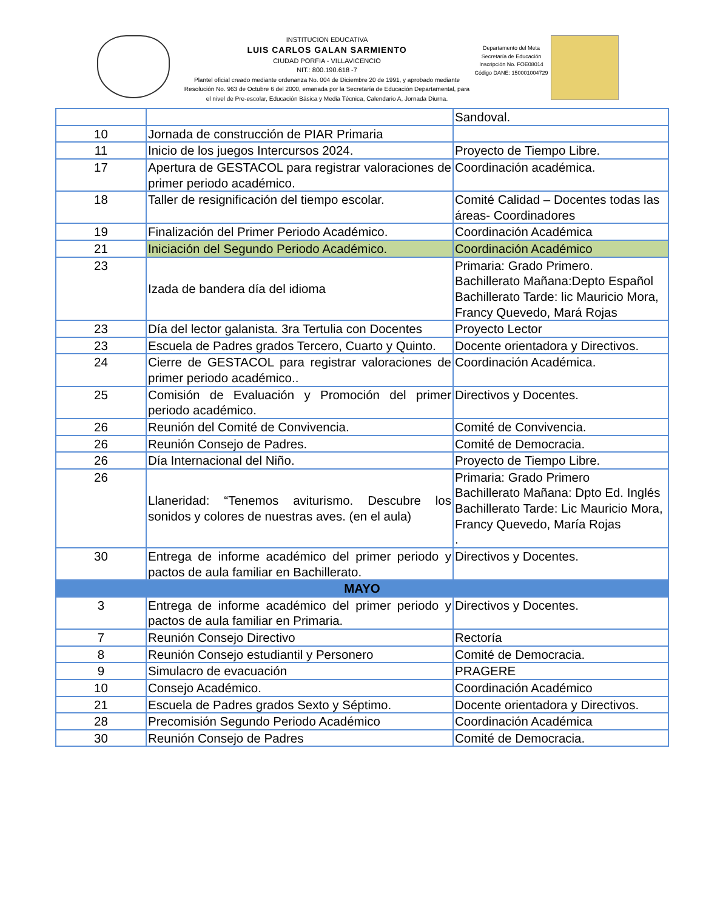INSTITUCION EDUCATIVA
LUIS CARLOS GALAN SARMIENTO
CIUDAD PORFIA - VILLAVICENCIO
NIT.: 800.190.618 -7
Plantel oficial creado mediante ordenanza No. 004 de Diciembre 20 de 1991, y aprobado mediante Resolución No. 963 de Octubre 6 del 2000, emanada por la Secretaría de Educación Departamental, para el nivel de Pre-escolar, Educación Básica y Media Técnica, Calendario A, Jornada Diurna.
Departamento del Meta
Secretaría de Educación
Inscripción No. FOE08014
Código DANE: 150001004729
| | | Sandoval. |
| 10 | Jornada de construcción de PIAR Primaria | |
| 11 | Inicio de los juegos Intercursos 2024. | Proyecto de Tiempo Libre. |
| 17 | Apertura de GESTACOL para registrar valoraciones de primer periodo académico. | Coordinación académica. |
| 18 | Taller de resignificación del tiempo escolar. | Comité Calidad – Docentes todas las áreas- Coordinadores |
| 19 | Finalización del Primer Periodo Académico. | Coordinación Académica |
| 21 | Iniciación del Segundo Periodo Académico. | Coordinación Académico |
| 23 | Izada de bandera día del idioma | Primaria: Grado Primero. Bachillerato Mañana:Depto Español Bachillerato Tarde: lic Mauricio Mora, Francy Quevedo, Mará Rojas |
| 23 | Día del lector galanista. 3ra Tertulia con Docentes | Proyecto Lector |
| 23 | Escuela de Padres grados Tercero, Cuarto y Quinto. | Docente orientadora y Directivos. |
| 24 | Cierre de GESTACOL para registrar valoraciones de primer periodo académico.. | Coordinación Académica. |
| 25 | Comisión de Evaluación y Promoción del primer periodo académico. | Directivos y Docentes. |
| 26 | Reunión del Comité de Convivencia. | Comité de Convivencia. |
| 26 | Reunión Consejo de Padres. | Comité de Democracia. |
| 26 | Día Internacional del Niño. | Proyecto de Tiempo Libre. |
| 26 | Llaneridad: “Tenemos aviturismo. Descubre los sonidos y colores de nuestras aves. (en el aula) | Primaria: Grado Primero Bachillerato Mañana: Dpto Ed. Inglés Bachillerato Tarde: Lic Mauricio Mora, Francy Quevedo, María Rojas . |
| 30 | Entrega de informe académico del primer periodo y pactos de aula familiar en Bachillerato. | Directivos y Docentes. |
| MAYO | | |
| 3 | Entrega de informe académico del primer periodo y pactos de aula familiar en Primaria. | Directivos y Docentes. |
| 7 | Reunión Consejo Directivo | Rectoría |
| 8 | Reunión Consejo estudiantil y Personero | Comité de Democracia. |
| 9 | Simulacro de evacuación | PRAGERE |
| 10 | Consejo Académico. | Coordinación Académico |
| 21 | Escuela de Padres grados Sexto y Séptimo. | Docente orientadora y Directivos. |
| 28 | Precomisión Segundo Periodo Académico | Coordinación Académica |
| 30 | Reunión Consejo de Padres | Comité de Democracia. |